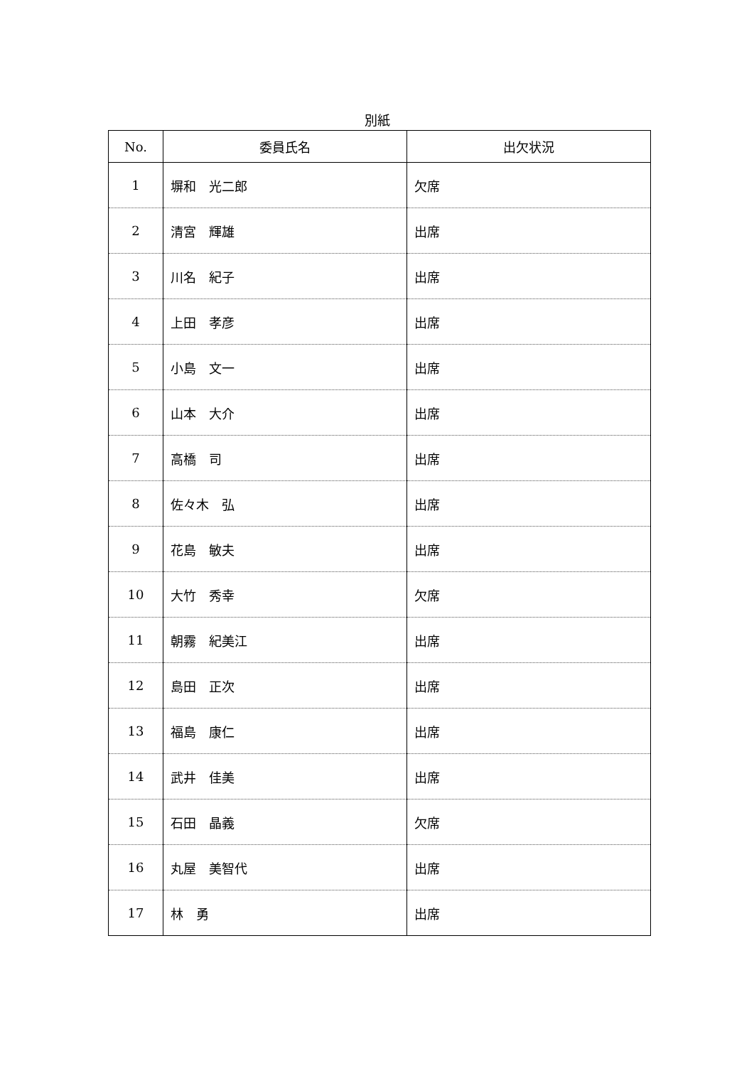別紙
| No. | 委員氏名 | 出欠状況 |
| --- | --- | --- |
| 1 | 塀和 光二郎 | 欠席 |
| 2 | 清宮 輝雄 | 出席 |
| 3 | 川名 紀子 | 出席 |
| 4 | 上田 孝彦 | 出席 |
| 5 | 小島 文一 | 出席 |
| 6 | 山本 大介 | 出席 |
| 7 | 高橋 司 | 出席 |
| 8 | 佐々木 弘 | 出席 |
| 9 | 花島 敏夫 | 出席 |
| 10 | 大竹 秀幸 | 欠席 |
| 11 | 朝霧 紀美江 | 出席 |
| 12 | 島田 正次 | 出席 |
| 13 | 福島 康仁 | 出席 |
| 14 | 武井 佳美 | 出席 |
| 15 | 石田 晶義 | 欠席 |
| 16 | 丸屋 美智代 | 出席 |
| 17 | 林 勇 | 出席 |